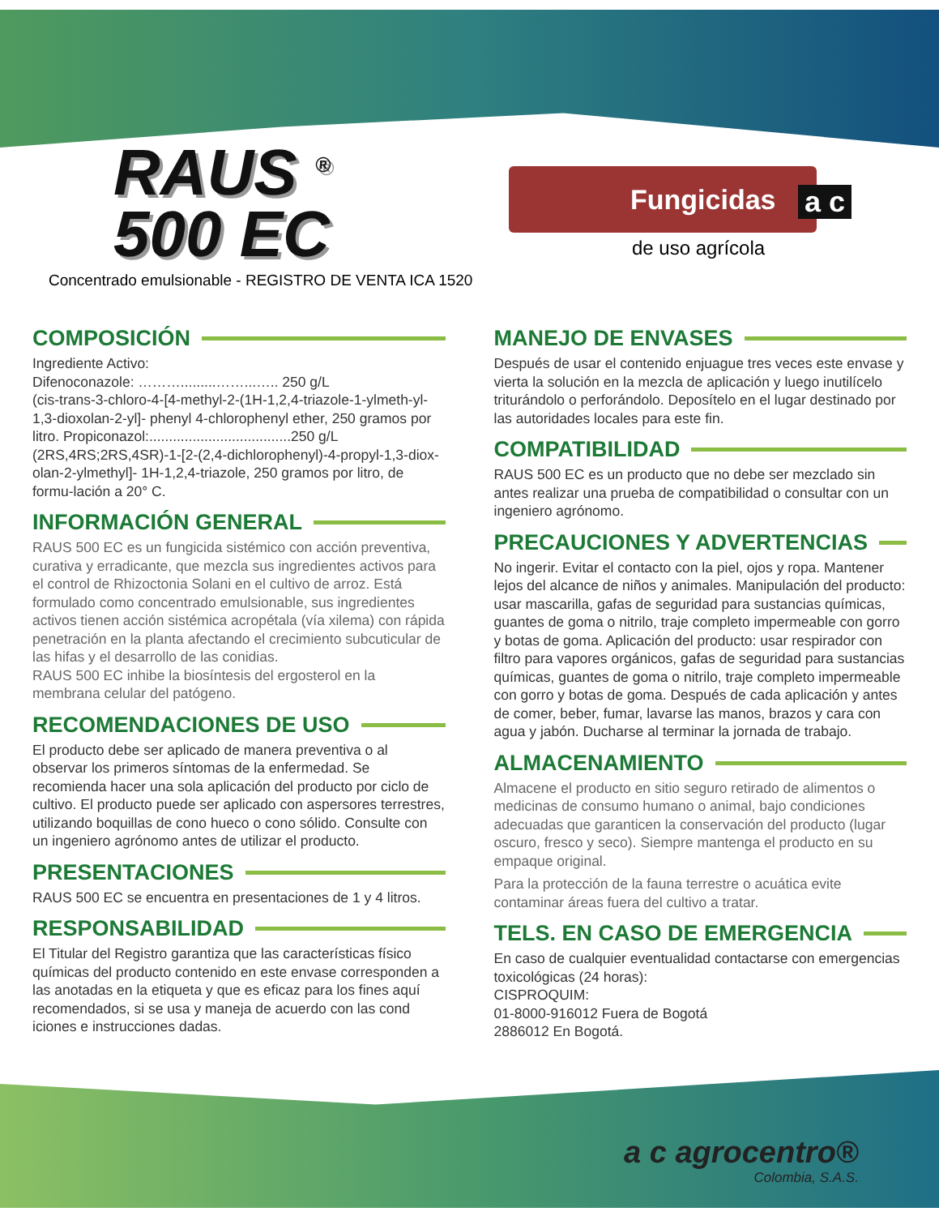RAUS <sup>®</sup>
500 EC
Concentrado emulsionable - REGISTRO DE VENTA ICA 1520
Fungicidas
a c
de uso agrícola
COMPOSICIÓN
Ingrediente Activo:
Difenoconazole: ……….........……...….. 250 g/L
(cis-trans-3-chloro-4-[4-methyl-2-(1H-1,2,4-triazole-1-ylmeth-yl-1,3-dioxolan-2-yl]- phenyl 4-chlorophenyl ether, 250 gramos por litro. Propiconazol:....................................250 g/L (2RS,4RS;2RS,4SR)-1-[2-(2,4-dichlorophenyl)-4-propyl-1,3-diox-olan-2-ylmethyl]- 1H-1,2,4-triazole, 250 gramos por litro, de formu-lación a 20° C.
INFORMACIÓN GENERAL
RAUS 500 EC es un fungicida sistémico con acción preventiva, curativa y erradicante, que mezcla sus ingredientes activos para el control de Rhizoctonia Solani en el cultivo de arroz. Está formulado como concentrado emulsionable, sus ingredientes activos tienen acción sistémica acropétala (vía xilema) con rápida penetración en la planta afectando el crecimiento subcuticular de las hifas y el desarrollo de las conidias.
RAUS 500 EC inhibe la biosíntesis del ergosterol en la membrana celular del patógeno.
RECOMENDACIONES DE USO
El producto debe ser aplicado de manera preventiva o al observar los primeros síntomas de la enfermedad. Se recomienda hacer una sola aplicación del producto por ciclo de cultivo. El producto puede ser aplicado con aspersores terrestres, utilizando boquillas de cono hueco o cono sólido. Consulte con un ingeniero agrónomo antes de utilizar el producto.
PRESENTACIONES
RAUS 500 EC se encuentra en presentaciones de 1 y 4 litros.
RESPONSABILIDAD
El Titular del Registro garantiza que las características físico químicas del producto contenido en este envase corresponden a las anotadas en la etiqueta y que es eficaz para los fines aquí recomendados, si se usa y maneja de acuerdo con las cond iciones e instrucciones dadas.
MANEJO DE ENVASES
Después de usar el contenido enjuague tres veces este envase y vierta la solución en la mezcla de aplicación y luego inutilícelo triturándolo o perforándolo. Deposítelo en el lugar destinado por las autoridades locales para este fin.
COMPATIBILIDAD
RAUS 500 EC es un producto que no debe ser mezclado sin antes realizar una prueba de compatibilidad o consultar con un ingeniero agrónomo.
PRECAUCIONES Y ADVERTENCIAS
No ingerir. Evitar el contacto con la piel, ojos y ropa. Mantener lejos del alcance de niños y animales. Manipulación del producto: usar mascarilla, gafas de seguridad para sustancias químicas, guantes de goma o nitrilo, traje completo impermeable con gorro y botas de goma. Aplicación del producto: usar respirador con filtro para vapores orgánicos, gafas de seguridad para sustancias químicas, guantes de goma o nitrilo, traje completo impermeable con gorro y botas de goma. Después de cada aplicación y antes de comer, beber, fumar, lavarse las manos, brazos y cara con agua y jabón. Ducharse al terminar la jornada de trabajo.
ALMACENAMIENTO
Almacene el producto en sitio seguro retirado de alimentos o medicinas de consumo humano o animal, bajo condiciones adecuadas que garanticen la conservación del producto (lugar oscuro, fresco y seco). Siempre mantenga el producto en su empaque original.
Para la protección de la fauna terrestre o acuática evite contaminar áreas fuera del cultivo a tratar.
TELS. EN CASO DE EMERGENCIA
En caso de cualquier eventualidad contactarse con emergencias toxicológicas (24 horas):
CISPROQUIM:
01-8000-916012 Fuera de Bogotá
2886012 En Bogotá.
a c agrocentro®
Colombia, S.A.S.